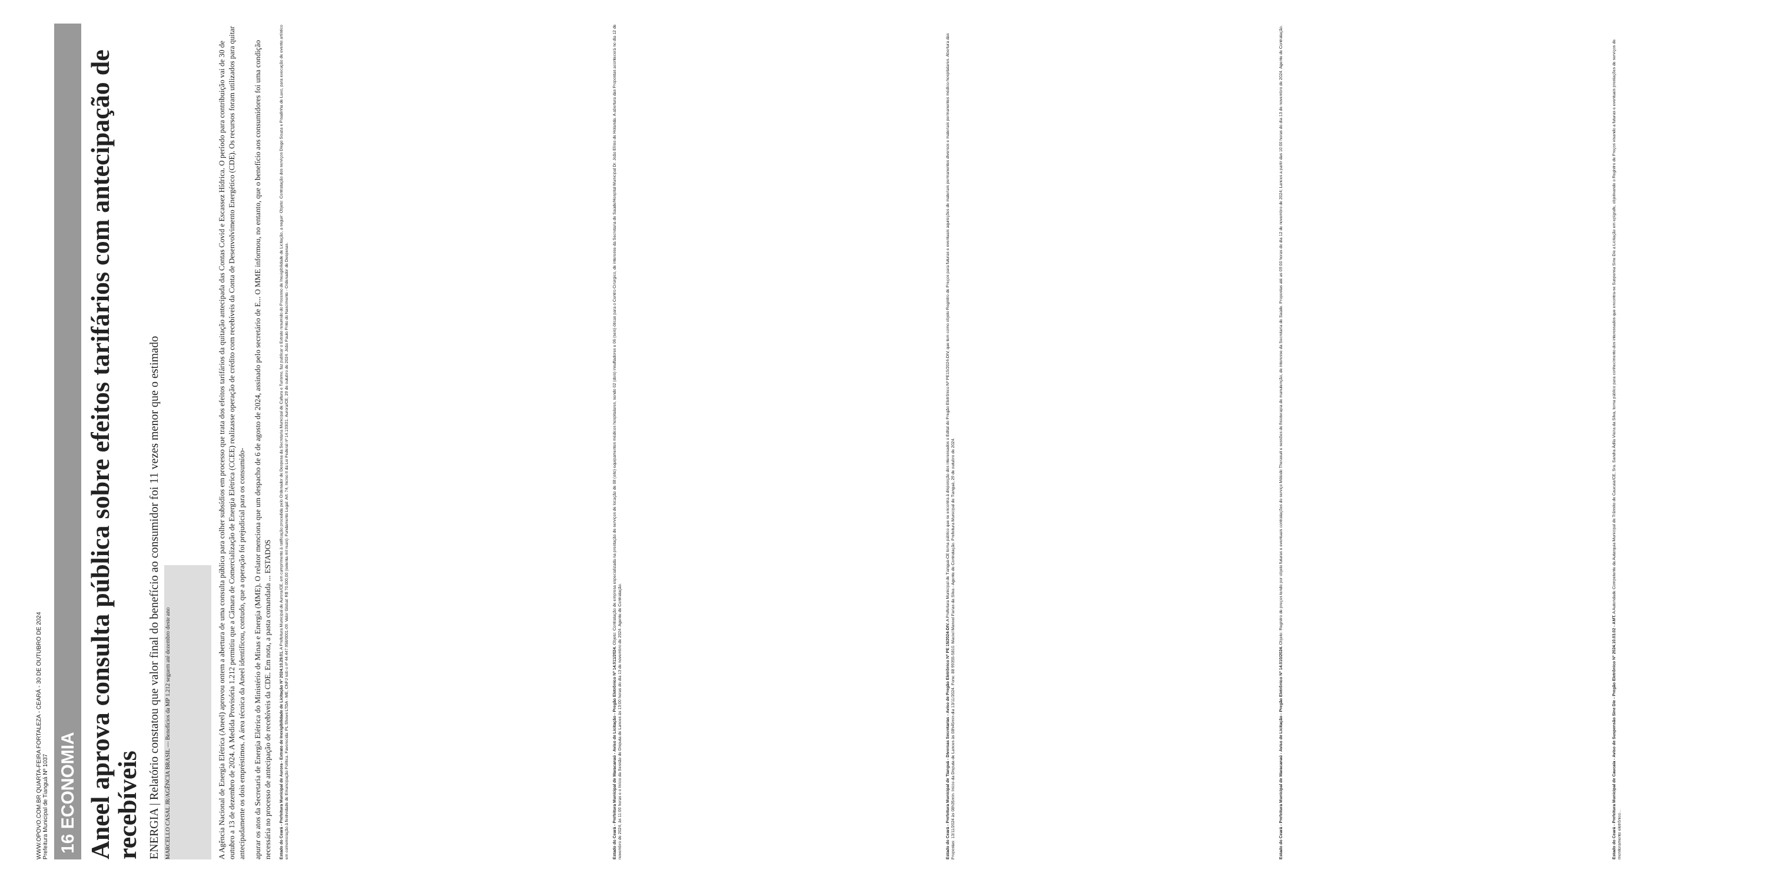WWW.OPOVO.COM.BR QUARTA-FEIRA FORTALEZA - CEARÁ - 30 DE OUTUBRO DE 2024
Prefeitura Municipal de Tianguá Nº 1037
16 ECONOMIA
Aneel aprova consulta pública sobre efeitos tarifários com antecipação de recebíveis
ENERGIA | Relatório constatou que valor final do benefício ao consumidor foi 11 vezes menor que o estimado
MARCELLO CASAL JR/AGÊNCIA BRASIL — Benefícios da MP 1.212 seguem até dezembro deste ano
A Agência Nacional de Energia Elétrica (Aneel) aprovou ontem a abertura de uma consulta pública para colher subsídios em processo que trata dos efeitos tarifários da quitação antecipada das Contas Covid e Escassez Hídrica. O período para contribuição vai de 30 de outubro a 13 de dezembro de 2024. A Medida Provisória 1.212 permitiu que a Câmara de Comercialização de Energia Elétrica (CCEE) realizasse operação de crédito com recebíveis da Conta de Desenvolvimento Energético (CDE). Os recursos foram utilizados para quitar antecipadamente os dois empréstimos. A área técnica da Aneel identificou, contudo, que a operação foi prejudicial para os consumido-
apurar os atos da Secretaria de Energia Elétrica do Ministério de Minas e Energia (MME). O relator menciona que um despacho de 6 de agosto de 2024, assinado pelo secretário de E... O MME informou, no entanto, que o benefício aos consumidores foi uma condição necessária no processo de antecipação de recebíveis da CDE. Em nota, a pasta comandada ... ESTADOS
Estado do Ceará - Prefeitura Municipal de Aurora - Extrato de Inexigibilidade de Licitação Nº 2024.10.29.01. A Prefeitura Municipal de Aurora/CE, em cumprimento à ratificação procedida pelo Ordenador de Despesa da Secretaria Municipal de Cultura e Turismo, faz publicar o Extrato resumido do Processo de Inexigibilidade de Licitação, a seguir: Objeto: Contratação dos serviços Diego Souza e Pisadinha de Luxo, para execução de evento artístico em comemoração à festividade de Emancipação Política. Favorecida: PL Shows LTDA - ME, CNPJ sob o nº 44.447.958/0001-09. Valor Global: R$ 70.000,00 (setenta mil reais). Fundamento Legal: Art. 74, Inciso II da Lei Federal nº 14.133/21. Aurora/CE, 29 de outubro de 2024. João Paulo Pinto do Nascimento - Ordenador de Despesas.
Estado do Ceará - Prefeitura Municipal de Maracanaú - Aviso de Licitação - Pregão Eletrônico Nº 14.011/2024. Objeto: Contratação de empresa especializada na prestação de serviços de locação de 08 (oito) equipamentos médicos hospitalares, sendo 02 (dois) insufladores e 06 (seis) óticas para o Centro Cirúrgico, de interesse da Secretaria de Saúde/Hospital Municipal Dr. João Elísio de Holanda. A abertura das Propostas acontecerá no dia 12 de novembro de 2024, às 11:00 horas e o Início da Sessão de Disputa de Lances às 13:00 horas do dia 13 de novembro de 2024. Agente de Contratação.
Estado do Ceará - Prefeitura Municipal de Tianguá - Diversas Secretarias - Aviso de Pregão Eletrônico Nº PE 15/2024-DIV. A Prefeitura Municipal de Tianguá-CE torna público que se encontra à disposição dos interessados o Edital do Pregão Eletrônico Nº PE15/2024-DIV, que tem como objeto Registro de Preços para futuras e eventuais aquisições de materiais permanentes diversos e materiais permanentes médico-hospitalares. Abertura das Propostas: 13/11/2024 às 08h35min. Início da Disputa de Lances às 08h45min dia 13/11/2024. Fone: 88 99355-5810. Maciel Manoel Farias da Silva - Agente de Contratação. Prefeitura Municipal de Tianguá, 29 de outubro de 2024.
Estado do Ceará - Prefeitura Municipal de Maracanaú - Aviso de Licitação - Pregão Eletrônico Nº 14.010/2024. Objeto: Registro de preços tendo por objeto futuras e eventuais contratações do serviço Método Therasuit e sessões de fisioterapia de manutenção, de interesse da Secretaria de Saúde. Propostas até as 09:00 horas do dia 12 de novembro de 2024; Lances a partir das 10:00 horas do dia 13 de novembro de 2024. Agente de Contratação.
Estado do Ceará - Prefeitura Municipal de Caucaia - Aviso de Suspensão Sine Die - Pregão Eletrônico Nº 2024.10.03.02 - AMT. A Autoridade Competente da Autarquia Municipal de Trânsito de Caucaia/CE, Sra. Sandra Ádila Vieira da Silva, torna público para conhecimento dos interessados que encontra-se Suspensa Sine Die a Licitação em epígrafe, objetivando o Registro de Preços visando a futuras e eventuais prestações de serviços de monitoramento eletrônico...